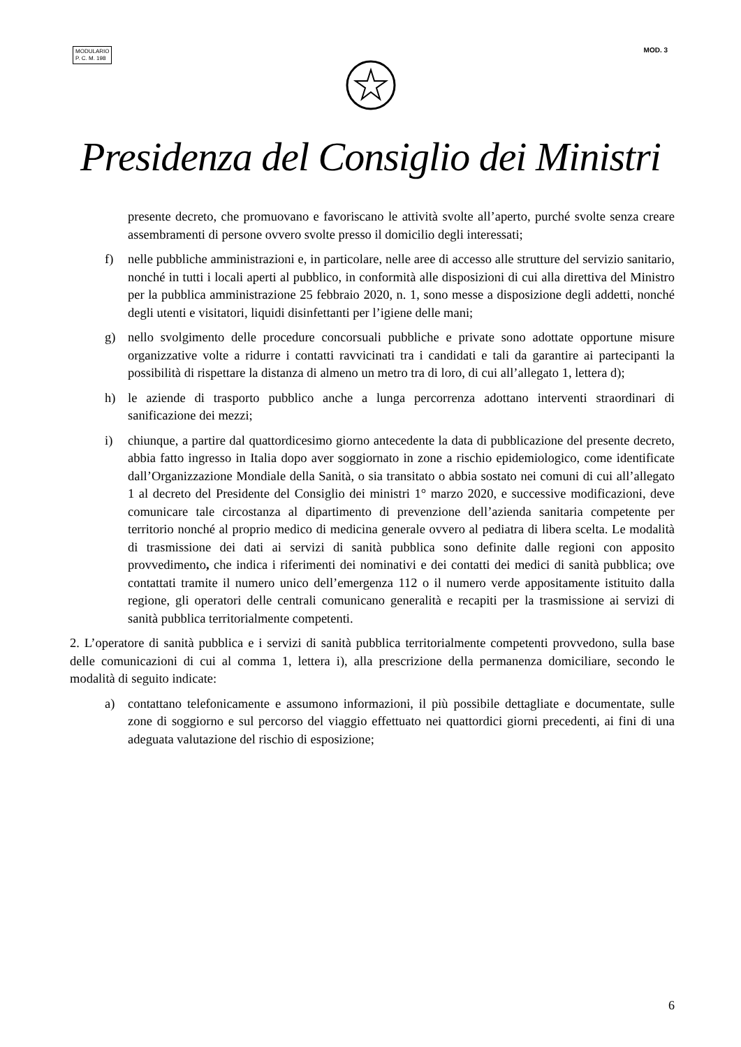MODULARIO
P. C. M. 198
MOD. 3
Presidenza del Consiglio dei Ministri
presente decreto, che promuovano e favoriscano le attività svolte all’aperto, purché svolte senza creare assembramenti di persone ovvero svolte presso il domicilio degli interessati;
f) nelle pubbliche amministrazioni e, in particolare, nelle aree di accesso alle strutture del servizio sanitario, nonché in tutti i locali aperti al pubblico, in conformità alle disposizioni di cui alla direttiva del Ministro per la pubblica amministrazione 25 febbraio 2020, n. 1, sono messe a disposizione degli addetti, nonché degli utenti e visitatori, liquidi disinfettanti per l’igiene delle mani;
g) nello svolgimento delle procedure concorsuali pubbliche e private sono adottate opportune misure organizzative volte a ridurre i contatti ravvicinati tra i candidati e tali da garantire ai partecipanti la possibilità di rispettare la distanza di almeno un metro tra di loro, di cui all’allegato 1, lettera d);
h) le aziende di trasporto pubblico anche a lunga percorrenza adottano interventi straordinari di sanificazione dei mezzi;
i) chiunque, a partire dal quattordicesimo giorno antecedente la data di pubblicazione del presente decreto, abbia fatto ingresso in Italia dopo aver soggiornato in zone a rischio epidemiologico, come identificate dall’Organizzazione Mondiale della Sanità, o sia transitato o abbia sostato nei comuni di cui all’allegato 1 al decreto del Presidente del Consiglio dei ministri 1° marzo 2020, e successive modificazioni, deve comunicare tale circostanza al dipartimento di prevenzione dell’azienda sanitaria competente per territorio nonché al proprio medico di medicina generale ovvero al pediatra di libera scelta. Le modalità di trasmissione dei dati ai servizi di sanità pubblica sono definite dalle regioni con apposito provvedimento, che indica i riferimenti dei nominativi e dei contatti dei medici di sanità pubblica; ove contattati tramite il numero unico dell’emergenza 112 o il numero verde appositamente istituito dalla regione, gli operatori delle centrali comunicano generalità e recapiti per la trasmissione ai servizi di sanità pubblica territorialmente competenti.
2. L’operatore di sanità pubblica e i servizi di sanità pubblica territorialmente competenti provvedono, sulla base delle comunicazioni di cui al comma 1, lettera i), alla prescrizione della permanenza domiciliare, secondo le modalità di seguito indicate:
a) contattano telefonicamente e assumono informazioni, il più possibile dettagliate e documentate, sulle zone di soggiorno e sul percorso del viaggio effettuato nei quattordici giorni precedenti, ai fini di una adeguata valutazione del rischio di esposizione;
6